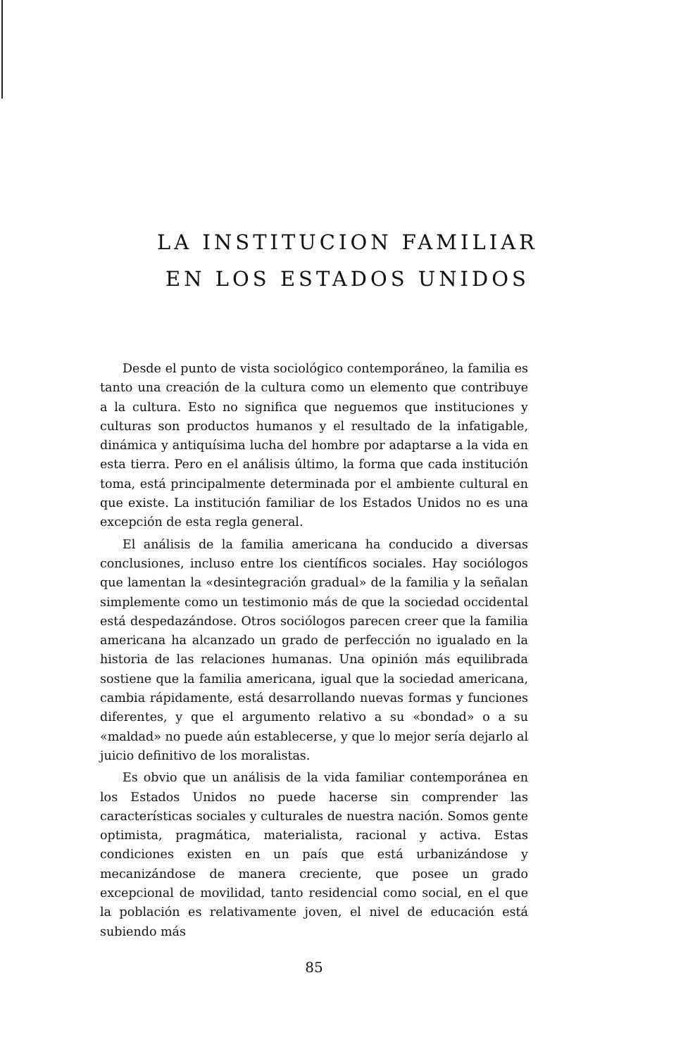LA INSTITUCION FAMILIAR
EN LOS ESTADOS UNIDOS
Desde el punto de vista sociológico contemporáneo, la familia es tanto una creación de la cultura como un elemento que contribuye a la cultura. Esto no significa que neguemos que instituciones y culturas son productos humanos y el resultado de la infatigable, dinámica y antiquísima lucha del hombre por adaptarse a la vida en esta tierra. Pero en el análisis último, la forma que cada institución toma, está principalmente determinada por el ambiente cultural en que existe. La institución familiar de los Estados Unidos no es una excepción de esta regla general.
El análisis de la familia americana ha conducido a diversas conclusiones, incluso entre los científicos sociales. Hay sociólogos que lamentan la «desintegración gradual» de la familia y la señalan simplemente como un testimonio más de que la sociedad occidental está despedazándose. Otros sociólogos parecen creer que la familia americana ha alcanzado un grado de perfección no igualado en la historia de las relaciones humanas. Una opinión más equilibrada sostiene que la familia americana, igual que la sociedad americana, cambia rápidamente, está desarrollando nuevas formas y funciones diferentes, y que el argumento relativo a su «bondad» o a su «maldad» no puede aún establecerse, y que lo mejor sería dejarlo al juicio definitivo de los moralistas.
Es obvio que un análisis de la vida familiar contemporánea en los Estados Unidos no puede hacerse sin comprender las características sociales y culturales de nuestra nación. Somos gente optimista, pragmática, materialista, racional y activa. Estas condiciones existen en un país que está urbanizándose y mecanizándose de manera creciente, que posee un grado excepcional de movilidad, tanto residencial como social, en el que la población es relativamente joven, el nivel de educación está subiendo más
85